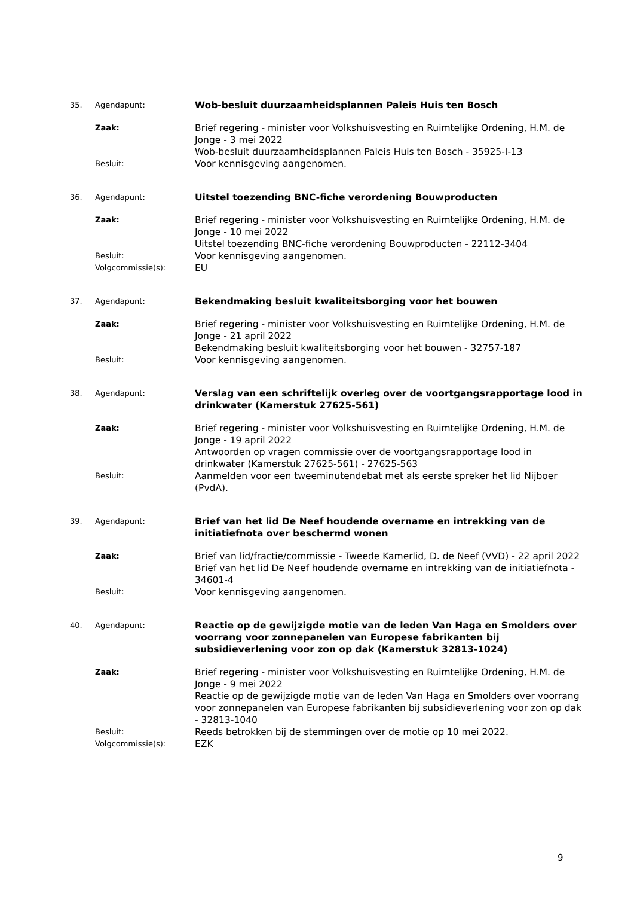35. Agendapunt:
Wob-besluit duurzaamheidsplannen Paleis Huis ten Bosch
Zaak:
Brief regering - minister voor Volkshuisvesting en Ruimtelijke Ordening, H.M. de Jonge - 3 mei 2022
Wob-besluit duurzaamheidsplannen Paleis Huis ten Bosch - 35925-I-13
Besluit:
Voor kennisgeving aangenomen.
36. Agendapunt:
Uitstel toezending BNC-fiche verordening Bouwproducten
Zaak:
Brief regering - minister voor Volkshuisvesting en Ruimtelijke Ordening, H.M. de Jonge - 10 mei 2022
Uitstel toezending BNC-fiche verordening Bouwproducten - 22112-3404
Besluit:
Voor kennisgeving aangenomen.
Volgcommissie(s):
EU
37. Agendapunt:
Bekendmaking besluit kwaliteitsborging voor het bouwen
Zaak:
Brief regering - minister voor Volkshuisvesting en Ruimtelijke Ordening, H.M. de Jonge - 21 april 2022
Bekendmaking besluit kwaliteitsborging voor het bouwen - 32757-187
Besluit:
Voor kennisgeving aangenomen.
38. Agendapunt:
Verslag van een schriftelijk overleg over de voortgangsrapportage lood in drinkwater (Kamerstuk 27625-561)
Zaak:
Brief regering - minister voor Volkshuisvesting en Ruimtelijke Ordening, H.M. de Jonge - 19 april 2022
Antwoorden op vragen commissie over de voortgangsrapportage lood in drinkwater (Kamerstuk 27625-561) - 27625-563
Besluit:
Aanmelden voor een tweeminutendebat met als eerste spreker het lid Nijboer (PvdA).
39. Agendapunt:
Brief van het lid De Neef houdende overname en intrekking van de initiatiefnota over beschermd wonen
Zaak:
Brief van lid/fractie/commissie - Tweede Kamerlid, D. de Neef (VVD) - 22 april 2022
Brief van het lid De Neef houdende overname en intrekking van de initiatiefnota - 34601-4
Besluit:
Voor kennisgeving aangenomen.
40. Agendapunt:
Reactie op de gewijzigde motie van de leden Van Haga en Smolders over voorrang voor zonnepanelen van Europese fabrikanten bij subsidieverlening voor zon op dak (Kamerstuk 32813-1024)
Zaak:
Brief regering - minister voor Volkshuisvesting en Ruimtelijke Ordening, H.M. de Jonge - 9 mei 2022
Reactie op de gewijzigde motie van de leden Van Haga en Smolders over voorrang voor zonnepanelen van Europese fabrikanten bij subsidieverlening voor zon op dak - 32813-1040
Besluit:
Reeds betrokken bij de stemmingen over de motie op 10 mei 2022.
Volgcommissie(s):
EZK
9